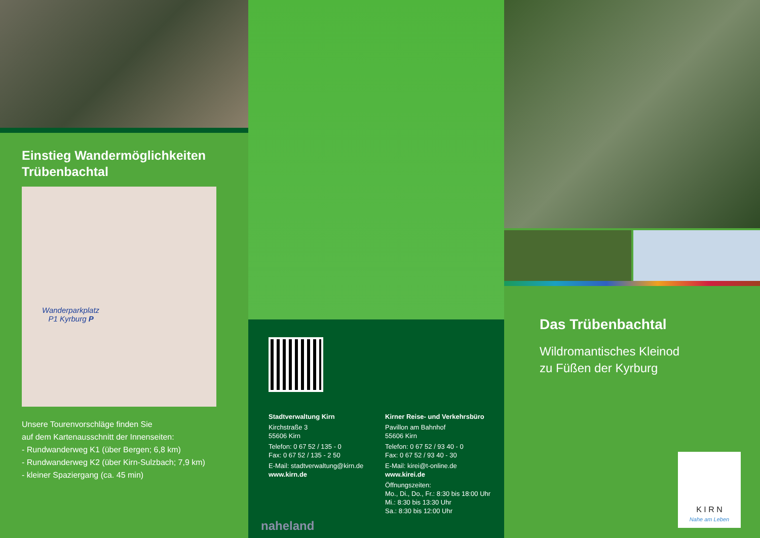Einstieg Wandermöglichkeiten
Trübenbachtal
Wanderparkplatz
P1 Kyrburg P
Unsere Tourenvorschläge finden Sie
auf dem Kartenausschnitt der Innenseiten:
- Rundwanderweg K1 (über Bergen; 6,8 km)
- Rundwanderweg K2 (über Kirn-Sulzbach; 7,9 km)
- kleiner Spaziergang (ca. 45 min)
Stadtverwaltung Kirn
Kirchstraße 3
55606 Kirn
Telefon: 0 67 52 / 135 - 0
Fax: 0 67 52 / 135 - 2 50
E-Mail: stadtverwaltung@kirn.de
www.kirn.de
Kirner Reise- und Verkehrsbüro
Pavillon am Bahnhof
55606 Kirn
Telefon: 0 67 52 / 93 40 - 0
Fax: 0 67 52 / 93 40 - 30
E-Mail: kirei@t-online.de
www.kirei.de
Öffnungszeiten:
Mo., Di., Do., Fr.: 8:30 bis 18:00 Uhr
Mi.: 8:30 bis 13:30 Uhr
Sa.: 8:30 bis 12:00 Uhr
naheland
Das Trübenbachtal
Wildromantisches Kleinod
zu Füßen der Kyrburg
K I R N
Nahe am Leben